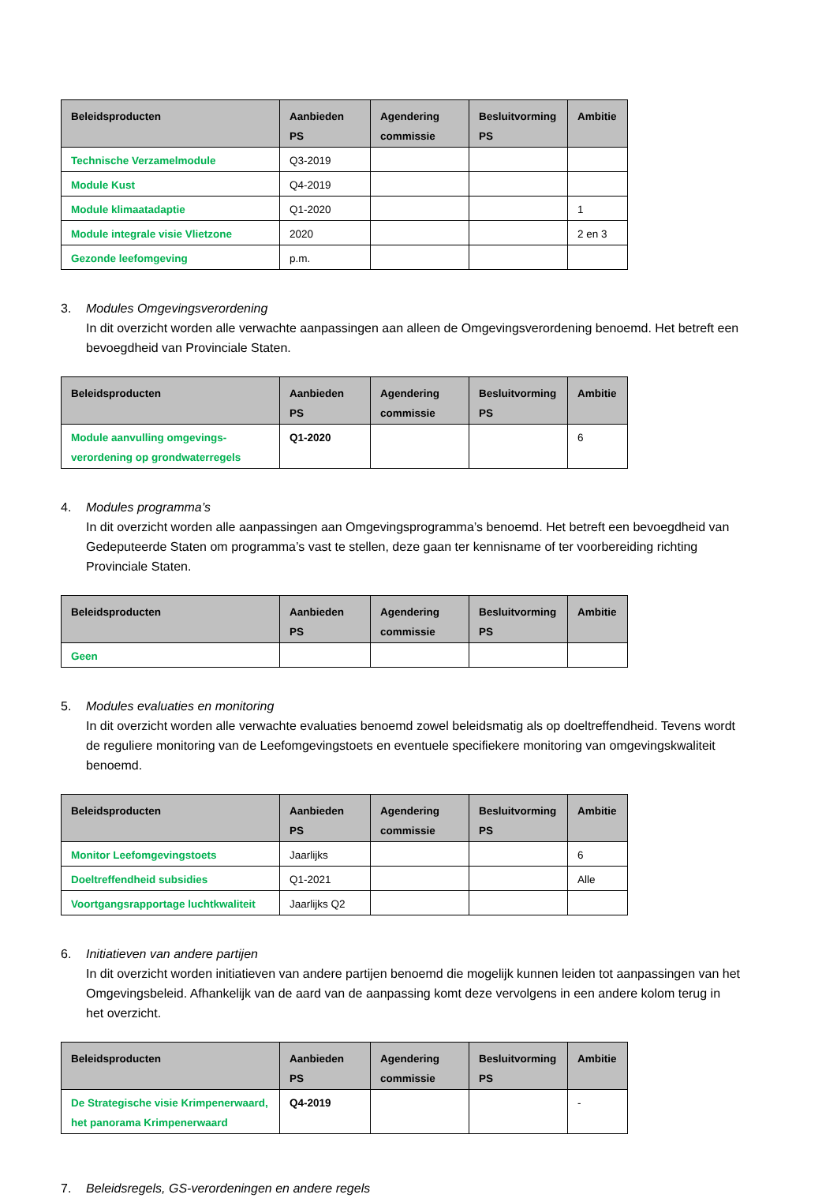| Beleidsproducten | Aanbieden PS | Agendering commissie | Besluitvorming PS | Ambitie |
| --- | --- | --- | --- | --- |
| Technische Verzamelmodule | Q3-2019 | | | |
| Module Kust | Q4-2019 | | | |
| Module klimaatadaptie | Q1-2020 | | | 1 |
| Module integrale visie Vlietzone | 2020 | | | 2 en 3 |
| Gezonde leefomgeving | p.m. | | | |
3. Modules Omgevingsverordening
In dit overzicht worden alle verwachte aanpassingen aan alleen de Omgevingsverordening benoemd. Het betreft een bevoegdheid van Provinciale Staten.
| Beleidsproducten | Aanbieden PS | Agendering commissie | Besluitvorming PS | Ambitie |
| --- | --- | --- | --- | --- |
| Module aanvulling omgevings-verordening op grondwaterregels | Q1-2020 | | | 6 |
4. Modules programma’s
In dit overzicht worden alle aanpassingen aan Omgevingsprogramma’s benoemd. Het betreft een bevoegdheid van Gedeputeerde Staten om programma’s vast te stellen, deze gaan ter kennisname of ter voorbereiding richting Provinciale Staten.
| Beleidsproducten | Aanbieden PS | Agendering commissie | Besluitvorming PS | Ambitie |
| --- | --- | --- | --- | --- |
| Geen | | | | |
5. Modules evaluaties en monitoring
In dit overzicht worden alle verwachte evaluaties benoemd zowel beleidsmatig als op doeltreffendheid. Tevens wordt de reguliere monitoring van de Leefomgevingstoets en eventuele specifiekere monitoring van omgevingskwaliteit benoemd.
| Beleidsproducten | Aanbieden PS | Agendering commissie | Besluitvorming PS | Ambitie |
| --- | --- | --- | --- | --- |
| Monitor Leefomgevingstoets | Jaarlijks | | | 6 |
| Doeltreffendheid subsidies | Q1-2021 | | | Alle |
| Voortgangsrapportage luchtkwaliteit | Jaarlijks Q2 | | | |
6. Initiatieven van andere partijen
In dit overzicht worden initiatieven van andere partijen benoemd die mogelijk kunnen leiden tot aanpassingen van het Omgevingsbeleid. Afhankelijk van de aard van de aanpassing komt deze vervolgens in een andere kolom terug in het overzicht.
| Beleidsproducten | Aanbieden PS | Agendering commissie | Besluitvorming PS | Ambitie |
| --- | --- | --- | --- | --- |
| De Strategische visie Krimpenerwaard, het panorama Krimpenerwaard | Q4-2019 | | | - |
7. Beleidsregels, GS-verordeningen en andere regels